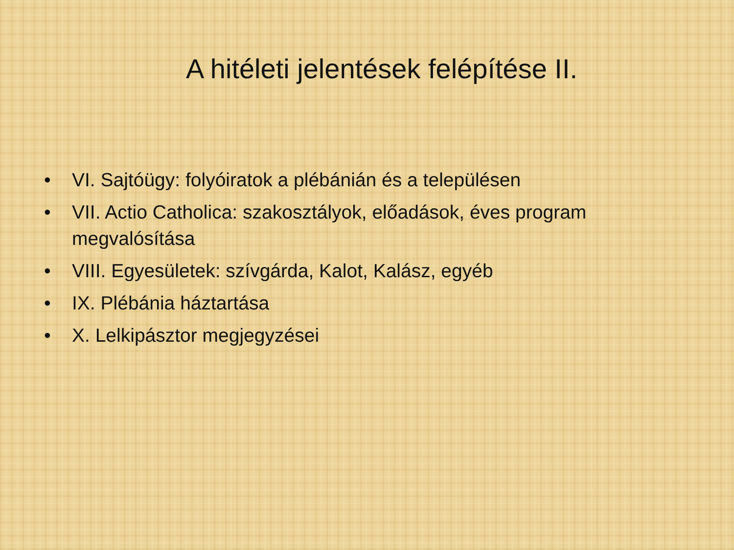A hitéleti jelentések felépítése II.
• VI. Sajtóügy: folyóiratok a plébánián és a településen
• VII. Actio Catholica: szakosztályok, előadások, éves program megvalósítása
• VIII. Egyesületek: szívgárda, Kalot, Kalász, egyéb
• IX. Plébánia háztartása
• X. Lelkipásztor megjegyzései